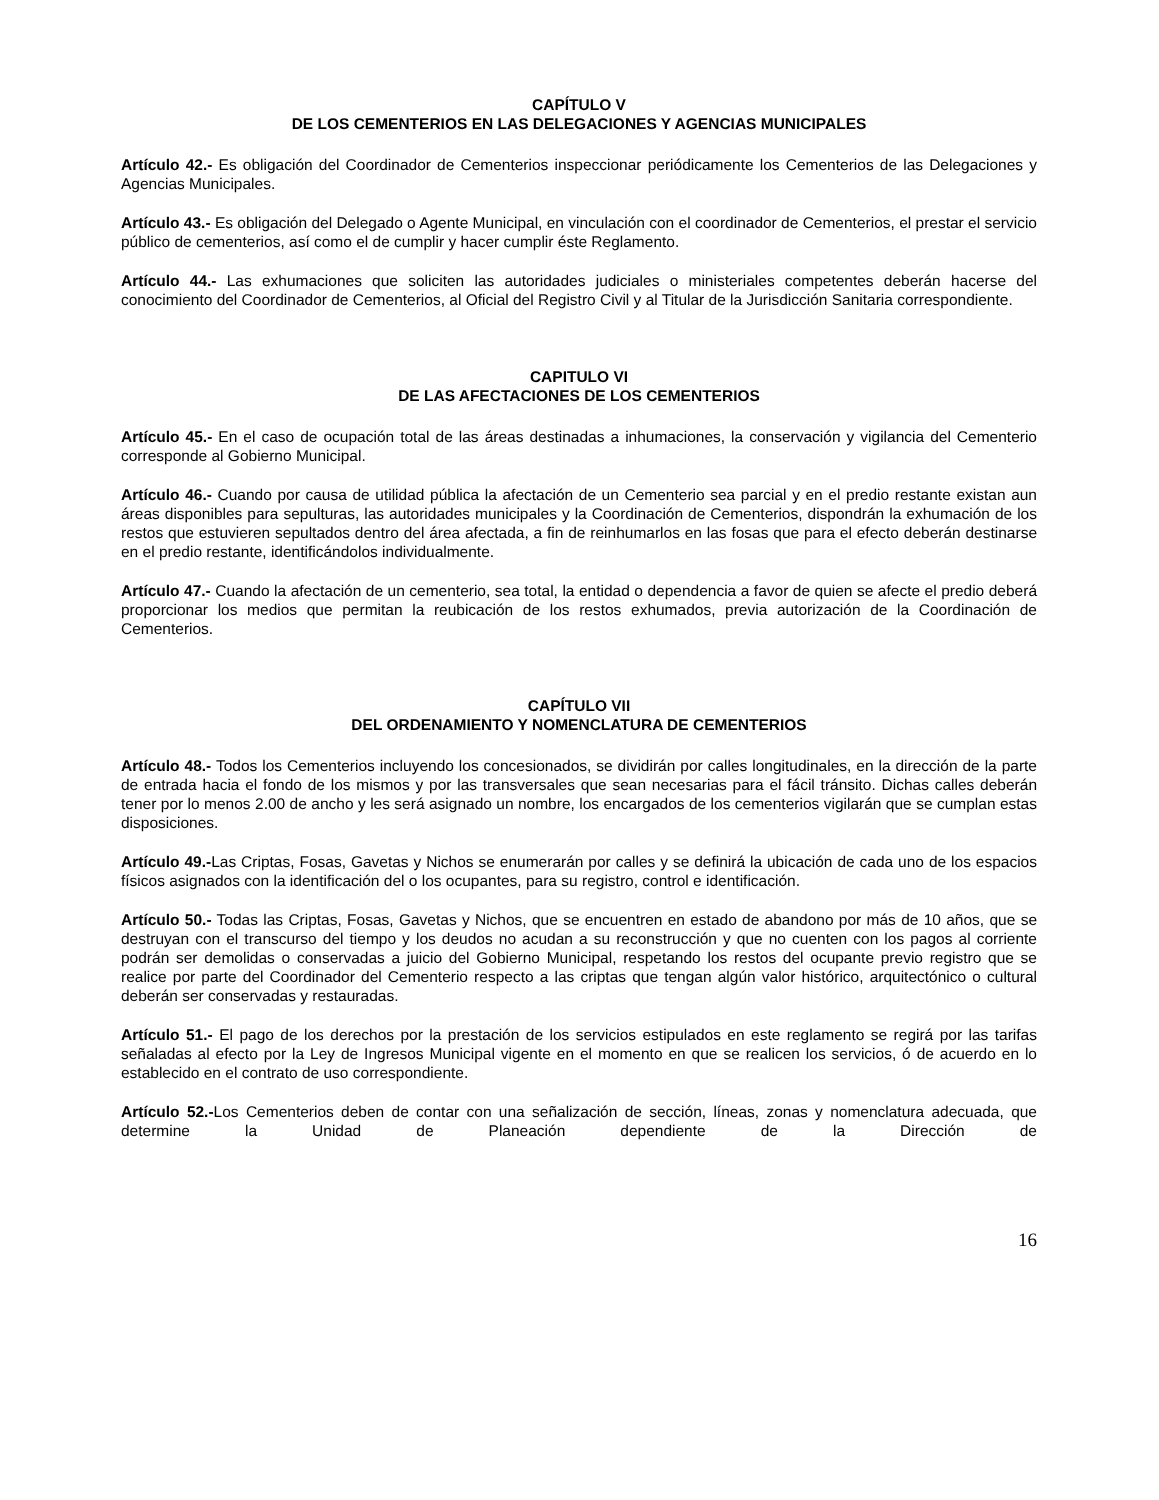CAPÍTULO V
DE LOS CEMENTERIOS EN LAS DELEGACIONES Y AGENCIAS MUNICIPALES
Artículo 42.- Es obligación del Coordinador de Cementerios inspeccionar periódicamente los Cementerios de las Delegaciones y Agencias Municipales.
Artículo 43.- Es obligación del Delegado o Agente Municipal, en vinculación con el coordinador de Cementerios, el prestar el servicio público de cementerios, así como el de cumplir y hacer cumplir éste Reglamento.
Artículo 44.- Las exhumaciones que soliciten las autoridades judiciales o ministeriales competentes deberán hacerse del conocimiento del Coordinador de Cementerios, al Oficial del Registro Civil y al Titular de la Jurisdicción Sanitaria correspondiente.
CAPITULO VI
DE LAS AFECTACIONES DE LOS CEMENTERIOS
Artículo 45.- En el caso de ocupación total de las áreas destinadas a inhumaciones, la conservación y vigilancia del Cementerio corresponde al Gobierno Municipal.
Artículo 46.- Cuando por causa de utilidad pública la afectación de un Cementerio sea parcial y en el predio restante existan aun áreas disponibles para sepulturas, las autoridades municipales y la Coordinación de Cementerios, dispondrán la exhumación de los restos que estuvieren sepultados dentro del área afectada, a fin de reinhumarlos en las fosas que para el efecto deberán destinarse en el predio restante, identificándolos individualmente.
Artículo 47.- Cuando la afectación de un cementerio, sea total, la entidad o dependencia a favor de quien se afecte el predio deberá proporcionar los medios que permitan la reubicación de los restos exhumados, previa autorización de la Coordinación de Cementerios.
CAPÍTULO VII
DEL ORDENAMIENTO Y NOMENCLATURA DE CEMENTERIOS
Artículo 48.- Todos los Cementerios incluyendo los concesionados, se dividirán por calles longitudinales, en la dirección de la parte de entrada hacia el fondo de los mismos y por las transversales que sean necesarias para el fácil tránsito. Dichas calles deberán tener por lo menos 2.00 de ancho y les será asignado un nombre, los encargados de los cementerios vigilarán que se cumplan estas disposiciones.
Artículo 49.-Las Criptas, Fosas, Gavetas y Nichos se enumerarán por calles y se definirá la ubicación de cada uno de los espacios físicos asignados con la identificación del o los ocupantes, para su registro, control e identificación.
Artículo 50.- Todas las Criptas, Fosas, Gavetas y Nichos, que se encuentren en estado de abandono por más de 10 años, que se destruyan con el transcurso del tiempo y los deudos no acudan a su reconstrucción y que no cuenten con los pagos al corriente podrán ser demolidas o conservadas a juicio del Gobierno Municipal, respetando los restos del ocupante previo registro que se realice por parte del Coordinador del Cementerio respecto a las criptas que tengan algún valor histórico, arquitectónico o cultural deberán ser conservadas y restauradas.
Artículo 51.- El pago de los derechos por la prestación de los servicios estipulados en este reglamento se regirá por las tarifas señaladas al efecto por la Ley de Ingresos Municipal vigente en el momento en que se realicen los servicios, ó de acuerdo en lo establecido en el contrato de uso correspondiente.
Artículo 52.-Los Cementerios deben de contar con una señalización de sección, líneas, zonas y nomenclatura adecuada, que determine la Unidad de Planeación dependiente de la Dirección de
16